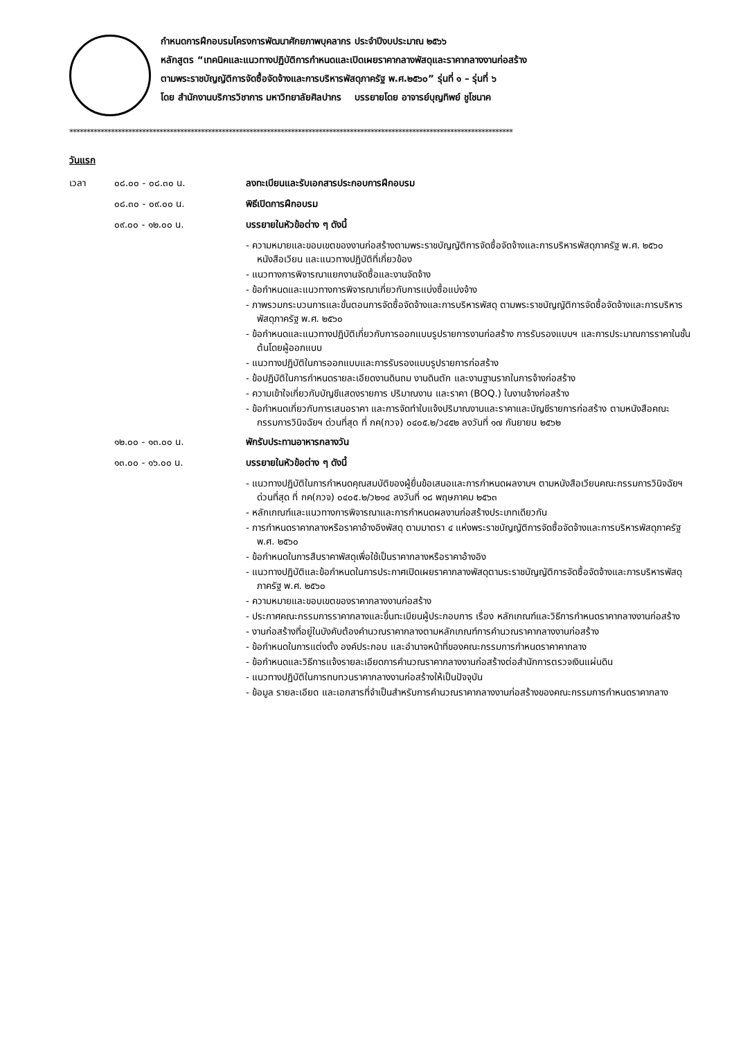กำหนดการฝึกอบรมโครงการพัฒนาศักยภาพบุคลากร ประจำปีงบประมาณ ๒๕๖๖
หลักสูตร “เทคนิคและแนวทางปฏิบัติการกำหนดและเปิดเผยราคากลางพัสดุและราคากลางงานก่อสร้าง
ตามพระราชบัญญัติการจัดซื้อจัดจ้างและการบริหารพัสดุภาครัฐ พ.ศ.๒๕๖๐” รุ่นที่ ๑ – รุ่นที่ ๖
โดย สำนักงานบริการวิชาการ มหาวิทยาลัยศิลปากร บรรยายโดย อาจารย์บุญทิพย์ ชูโชนาค
********************************************************************************************************************************
วันแรก
เวลา ๐๘.๐๐ - ๐๘.๓๐ น. ลงทะเบียนและรับเอกสารประกอบการฝึกอบรม
๐๘.๓๐ - ๐๙.๐๐ น. พิธีเปิดการฝึกอบรม
๐๙.๐๐ - ๑๒.๐๐ น. บรรยายในหัวข้อต่าง ๆ ดังนี้
- ความหมายและขอบเขตของงานก่อสร้างตามพระราชบัญญัติการจัดซื้อจัดจ้างและการบริหารพัสดุภาครัฐ พ.ศ. ๒๕๖๐ หนังสือเวียน และแนวทางปฏิบัติที่เกี่ยวข้อง
- แนวทางการพิจารณาแยกงานจัดซื้อและงานจัดจ้าง
- ข้อกำหนดและแนวทางการพิจารณาเกี่ยวกับการแบ่งซื้อแบ่งจ้าง
- ภาพรวมกระบวนการและขั้นตอนการจัดซื้อจัดจ้างและการบริหารพัสดุ ตามพระราชบัญญัติการจัดซื้อจัดจ้างและการบริหารพัสดุภาครัฐ พ.ศ. ๒๕๖๐
- ข้อกำหนดและแนวทางปฏิบัติเกี่ยวกับการออกแบบรูปรายการงานก่อสร้าง การรับรองแบบฯ และการประมาณการราคาในชั้นต้นโดยผู้ออกแบบ
- แนวทางปฏิบัติในการออกแบบและการรับรองแบบรูปรายการก่อสร้าง
- ข้อปฏิบัติในการกำหนดรายละเอียดงานดินถม งานดินตัก และงานฐานรากในการจ้างก่อสร้าง
- ความเข้าใจเกี่ยวกับบัญชีแสดงรายการ ปริมาณงาน และราคา (BOQ.) ในงานจ้างก่อสร้าง
- ข้อกำหนดเกี่ยวกับการเสนอราคา และการจัดทำใบแจ้งปริมาณงานและราคาและบัญชีรายการก่อสร้าง ตามหนังสือคณะกรรมการวินิจฉัยฯ ด่วนที่สุด ที่ กค(กวจ) ๐๔๐๕.๒/ว๔๕๒ ลงวันที่ ๑๗ กันยายน ๒๕๖๒
๑๒.๐๐ - ๑๓.๐๐ น. พักรับประทานอาหารกลางวัน
๑๓.๐๐ - ๑๖.๐๐ น. บรรยายในหัวข้อต่าง ๆ ดังนี้
- แนวทางปฏิบัติในการกำหนดคุณสมบัติของผู้ยื่นข้อเสนอและการกำหนดผลงานฯ ตามหนังสือเวียนคณะกรรมการวินิจฉัยฯ ด่วนที่สุด ที่ กค(กวจ) ๐๔๐๕.๒/ว๒๑๔ ลงวันที่ ๑๘ พฤษภาคม ๒๕๖๓
- หลักเกณฑ์และแนวทางการพิจารณาและการกำหนดผลงานก่อสร้างประเภทเดียวกัน
- การกำหนดราคากลางหรือราคาอ้างอิงพัสดุ ตามมาตรา ๔ แห่งพระราชบัญญัติการจัดซื้อจัดจ้างและการบริหารพัสดุภาครัฐ พ.ศ. ๒๕๖๐
- ข้อกำหนดในการสืบราคาพัสดุเพื่อใช้เป็นราคากลางหรือราคาอ้างอิง
- แนวทางปฏิบัติและข้อกำหนดในการประกาศเปิดเผยราคากลางพัสดุตามระราชบัญญัติการจัดซื้อจัดจ้างและการบริหารพัสดุภาครัฐ พ.ศ. ๒๕๖๐
- ความหมายและขอบเขตของราคากลางงานก่อสร้าง
- ประกาศคณะกรรมการราคากลางและขึ้นทะเบียนผู้ประกอบการ เรื่อง หลักเกณฑ์และวิธีการกำหนดราคากลางงานก่อสร้าง
- งานก่อสร้างที่อยู่ในบังคับต้องคำนวณราคากลางตามหลักเกณฑ์การคำนวณราคากลางงานก่อสร้าง
- ข้อกำหนดในการแต่งตั้ง องค์ประกอบ และอำนาจหน้าที่ของคณะกรรมการกำหนดราคาคากลาง
- ข้อกำหนดและวิธีการแจ้งรายละเอียดการคำนวณราคากลางงานก่อสร้างต่อสำนักการตรวจเงินแผ่นดิน
- แนวทางปฏิบัติในการทบทวนราคากลางงานก่อสร้างให้เป็นปัจจุบัน
- ข้อมูล รายละเอียด และเอกสารที่จำเป็นสำหรับการคำนวณราคากลางงานก่อสร้างของคณะกรรมการกำหนดราคากลาง